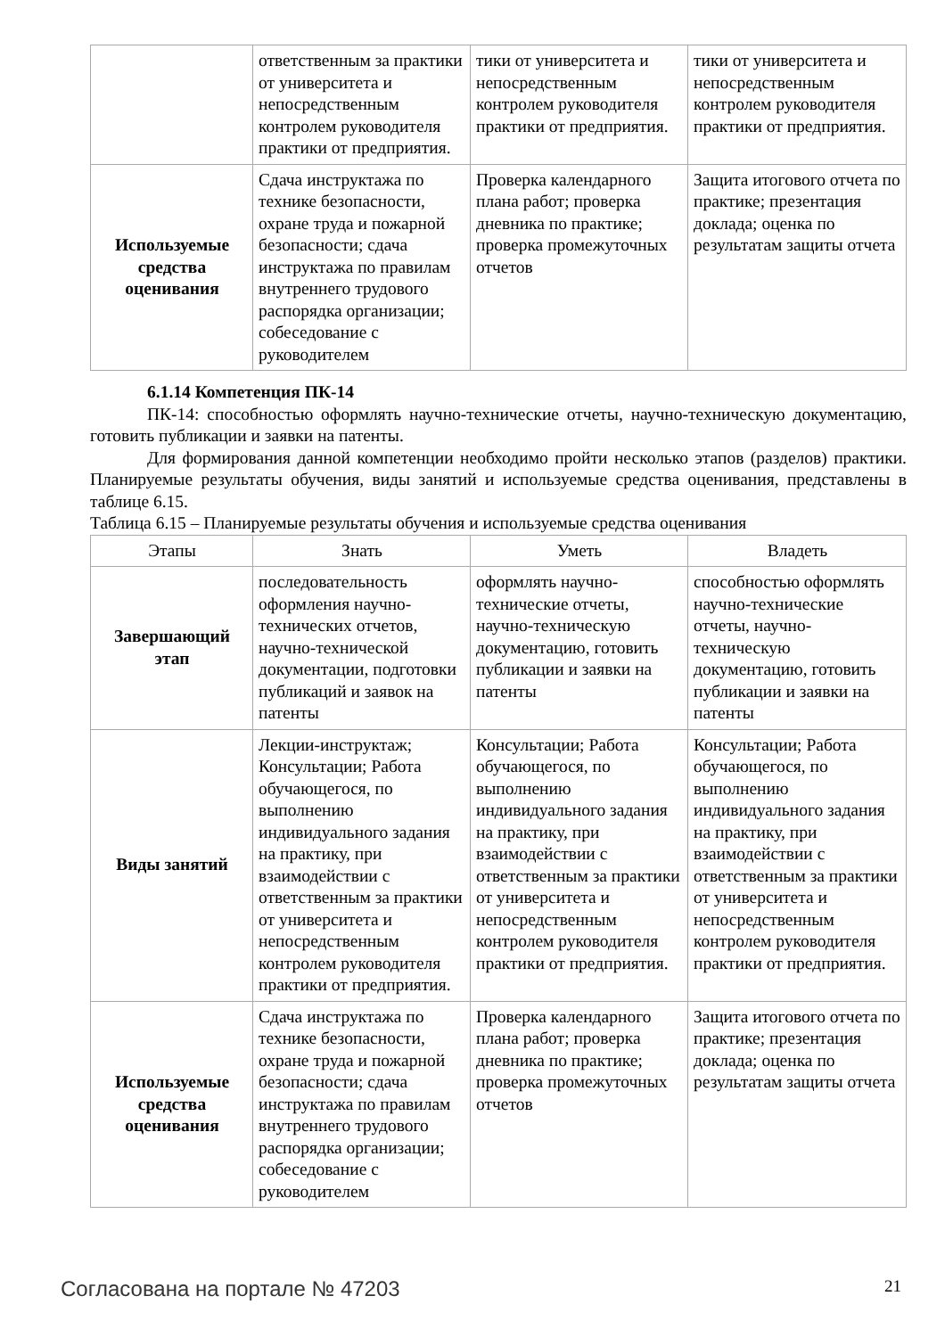| | ответственным за практики от университета и непосредственным контролем руководителя практики от предприятия. | тики от университета и непосредственным контролем руководителя практики от предприятия. | тики от университета и непосредственным контролем руководителя практики от предприятия. |
| Используемые средства оценивания | Сдача инструктажа по технике безопасности, охране труда и пожарной безопасности; сдача инструктажа по правилам внутреннего трудового распорядка организации; собеседование с руководителем | Проверка календарного плана работ; проверка дневника по практике; проверка промежуточных отчетов | Защита итогового отчета по практике; презентация доклада; оценка по результатам защиты отчета |
6.1.14 Компетенция ПК-14
ПК-14: способностью оформлять научно-технические отчеты, научно-техническую документацию, готовить публикации и заявки на патенты.
Для формирования данной компетенции необходимо пройти несколько этапов (разделов) практики. Планируемые результаты обучения, виды занятий и используемые средства оценивания, представлены в таблице 6.15.
Таблица 6.15 – Планируемые результаты обучения и используемые средства оценивания
| Этапы | Знать | Уметь | Владеть |
| --- | --- | --- | --- |
| Завершающий этап | последовательность оформления научно-технических отчетов, научно-технической документации, подготовки публикаций и заявок на патенты | оформлять научно-технические отчеты, научно-техническую документацию, готовить публикации и заявки на патенты | способностью оформлять научно-технические отчеты, научно-техническую документацию, готовить публикации и заявки на патенты |
| Виды занятий | Лекции-инструктаж; Консультации; Работа обучающегося, по выполнению индивидуального задания на практику, при взаимодействии с ответственным за практики от университета и непосредственным контролем руководителя практики от предприятия. | Консультации; Работа обучающегося, по выполнению индивидуального задания на практику, при взаимодействии с ответственным за практики от университета и непосредственным контролем руководителя практики от предприятия. | Консультации; Работа обучающегося, по выполнению индивидуального задания на практику, при взаимодействии с ответственным за практики от университета и непосредственным контролем руководителя практики от предприятия. |
| Используемые средства оценивания | Сдача инструктажа по технике безопасности, охране труда и пожарной безопасности; сдача инструктажа по правилам внутреннего трудового распорядка организации; собеседование с руководителем | Проверка календарного плана работ; проверка дневника по практике; проверка промежуточных отчетов | Защита итогового отчета по практике; презентация доклада; оценка по результатам защиты отчета |
Согласована на портале № 47203 21